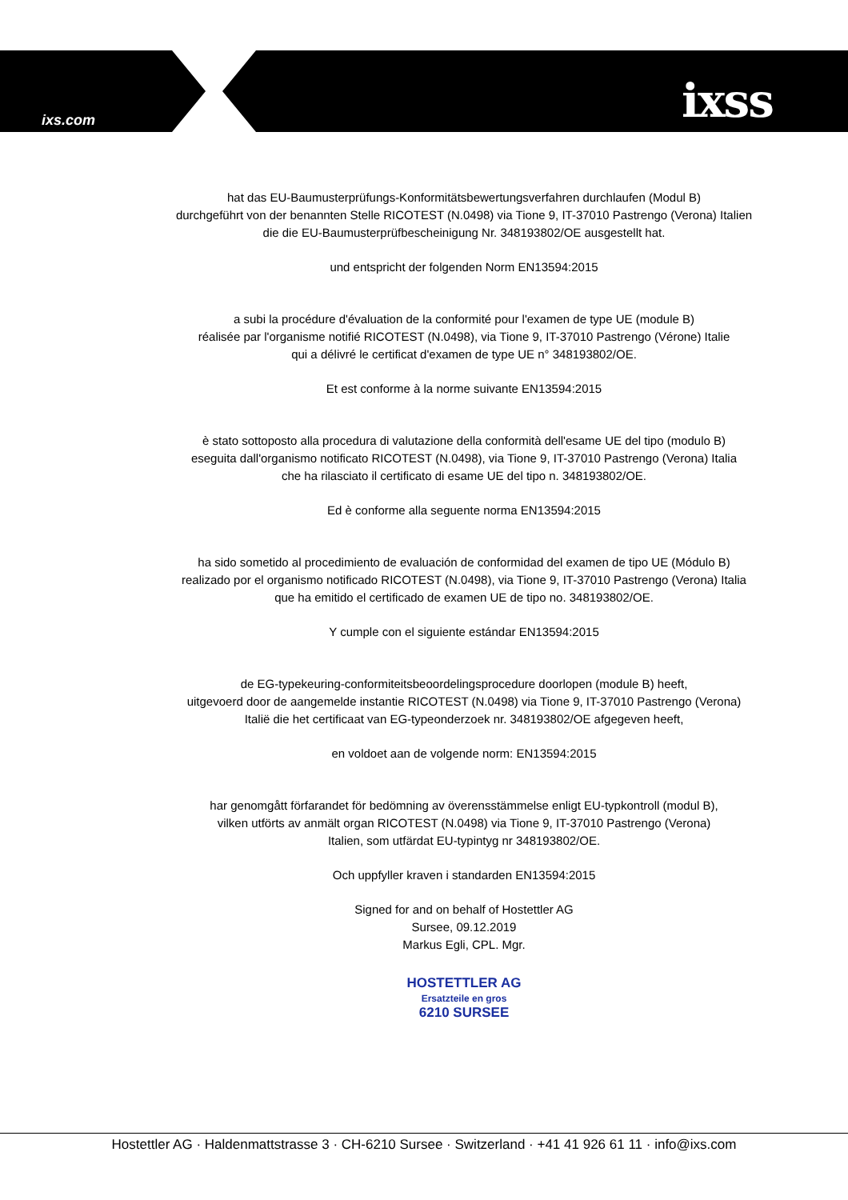ixs.com ixss
hat das EU-Baumusterprüfungs-Konformitätsbewertungsverfahren durchlaufen (Modul B)
durchgeführt von der benannten Stelle RICOTEST (N.0498) via Tione 9, IT-37010 Pastrengo (Verona) Italien
die die EU-Baumusterprüfbescheinigung Nr. 348193802/OE ausgestellt hat.
und entspricht der folgenden Norm EN13594:2015
a subi la procédure d'évaluation de la conformité pour l'examen de type UE (module B)
réalisée par l'organisme notifié RICOTEST (N.0498), via Tione 9, IT-37010 Pastrengo (Vérone) Italie
qui a délivré le certificat d'examen de type UE n° 348193802/OE.
Et est conforme à la norme suivante EN13594:2015
è stato sottoposto alla procedura di valutazione della conformità dell'esame UE del tipo (modulo B)
eseguita dall'organismo notificato RICOTEST (N.0498), via Tione 9, IT-37010 Pastrengo (Verona) Italia
che ha rilasciato il certificato di esame UE del tipo n. 348193802/OE.
Ed è conforme alla seguente norma EN13594:2015
ha sido sometido al procedimiento de evaluación de conformidad del examen de tipo UE (Módulo B)
realizado por el organismo notificado RICOTEST (N.0498), via Tione 9, IT-37010 Pastrengo (Verona) Italia
que ha emitido el certificado de examen UE de tipo no. 348193802/OE.
Y cumple con el siguiente estándar EN13594:2015
de EG-typekeuring-conformiteitsbeoordelingsprocedure doorlopen (module B) heeft,
uitgevoerd door de aangemelde instantie RICOTEST (N.0498) via Tione 9, IT-37010 Pastrengo (Verona)
Italië die het certificaat van EG-typeonderzoek nr. 348193802/OE afgegeven heeft,
en voldoet aan de volgende norm: EN13594:2015
har genomgått förfarandet för bedömning av överensstämmelse enligt EU-typkontroll (modul B),
vilken utförts av anmält organ RICOTEST (N.0498) via Tione 9, IT-37010 Pastrengo (Verona)
Italien, som utfärdat EU-typintyg nr 348193802/OE.
Och uppfyller kraven i standarden EN13594:2015
Signed for and on behalf of Hostettler AG
Sursee, 09.12.2019
Markus Egli, CPL. Mgr.
HOSTETTLER AG
Ersatzteile en gros
6210 SURSEE
Hostettler AG · Haldenmattstrasse 3 · CH-6210 Sursee · Switzerland · +41 41 926 61 11 · info@ixs.com